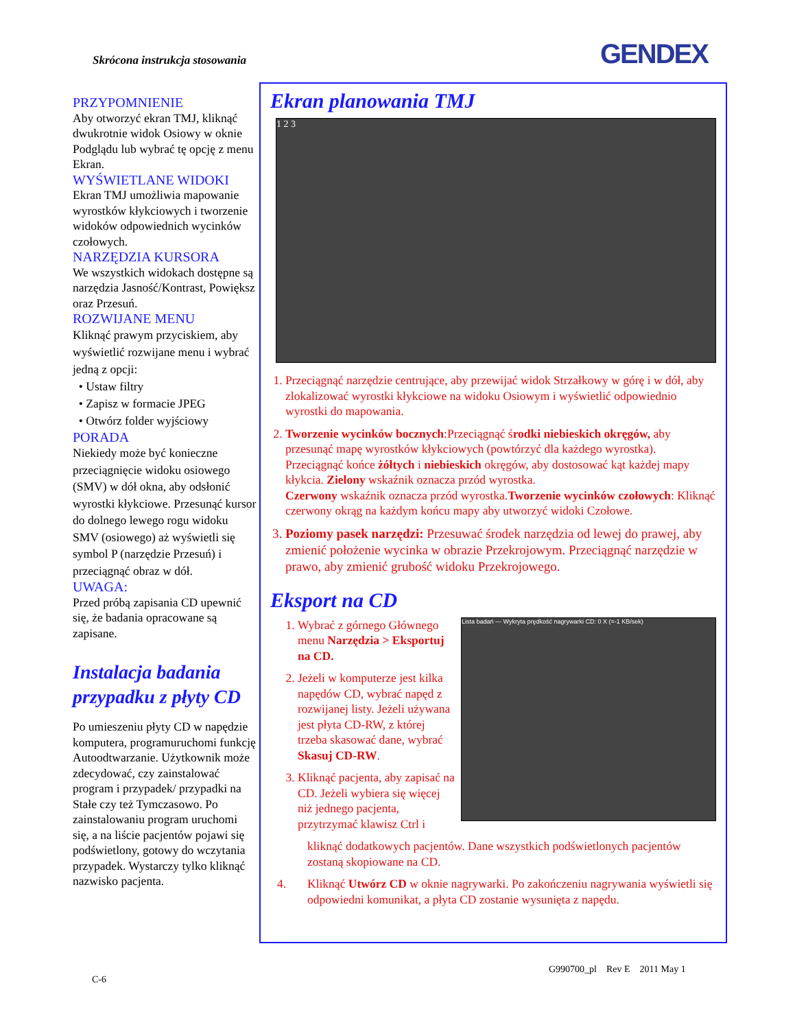Skrócona instrukcja stosowania GENDEX
PRZYPOMNIENIE
Aby otworzyć ekran TMJ, kliknąć dwukrotnie widok Osiowy w oknie Podglądu lub wybrać tę opcję z menu Ekran.
WYŚWIETLANE WIDOKI
Ekran TMJ umożliwia mapowanie wyrostków kłykciowych i tworzenie widoków odpowiednich wycinków czołowych.
NARZĘDZIA KURSORA
We wszystkich widokach dostępne są narzędzia Jasność/Kontrast, Powiększ oraz Przesuń.
ROZWIJANE MENU
Kliknąć prawym przyciskiem, aby wyświetlić rozwijane menu i wybrać jedną z opcji:
• Ustaw filtry
• Zapisz w formacie JPEG
• Otwórz folder wyjściowy
PORADA
Niekiedy może być konieczne przeciągnięcie widoku osiowego (SMV) w dół okna, aby odsłonić wyrostki kłykciowe. Przesunąć kursor do dolnego lewego rogu widoku SMV (osiowego) aż wyświetli się symbol P (narzędzie Przesuń) i przeciągnąć obraz w dół.
UWAGA:
Przed próbą zapisania CD upewnić się, że badania opracowane są zapisane.
Instalacja badania przypadku z płyty CD
Po umieszeniu płyty CD w napędzie komputera, programuruchomi funkcję Autoodtwarzanie. Użytkownik może zdecydować, czy zainstalować program i przypadek/ przypadki na Stałe czy też Tymczasowo. Po zainstalowaniu program uruchomi się, a na liście pacjentów pojawi się podświetlony, gotowy do wczytania przypadek. Wystarczy tylko kliknąć nazwisko pacjenta.
Ekran planowania TMJ
1 2 3
1. Przeciągnąć narzędzie centrujące, aby przewijać widok Strzałkowy w górę i w dół, aby zlokalizować wyrostki kłykciowe na widoku Osiowym i wyświetlić odpowiednio wyrostki do mapowania.
2. Tworzenie wycinków bocznych:Przeciągnąć środki niebieskich okręgów, aby przesunąć mapę wyrostków kłykciowych (powtórzyć dla każdego wyrostka). Przeciągnąć końce żółtych i niebieskich okręgów, aby dostosować kąt każdej mapy kłykcia. Zielony wskaźnik oznacza przód wyrostka.
Czerwony wskaźnik oznacza przód wyrostka.Tworzenie wycinków czołowych: Kliknąć czerwony okrąg na każdym końcu mapy aby utworzyć widoki Czołowe.
3. Poziomy pasek narzędzi: Przesuwać środek narzędzia od lewej do prawej, aby zmienić położenie wycinka w obrazie Przekrojowym. Przeciągnąć narzędzie w prawo, aby zmienić grubość widoku Przekrojowego.
Eksport na CD
1. Wybrać z górnego Głównego menu Narzędzia > Eksportuj na CD.
2. Jeżeli w komputerze jest kilka napędów CD, wybrać napęd z rozwijanej listy. Jeżeli używana jest płyta CD-RW, z której trzeba skasować dane, wybrać Skasuj CD-RW.
3. Kliknąć pacjenta, aby zapisać na CD. Jeżeli wybiera się więcej niż jednego pacjenta, przytrzymać klawisz Ctrl i
Lista badań — Wykryta prędkość nagrywarki CD: 0 X (=-1 KB/sek)
kliknąć dodatkowych pacjentów. Dane wszystkich podświetlonych pacjentów zostaną skopiowane na CD.
4. Kliknąć Utwórz CD w oknie nagrywarki. Po zakończeniu nagrywania wyświetli się odpowiedni komunikat, a płyta CD zostanie wysunięta z napędu.
G990700_pl Rev E 2011 May 1
C-6